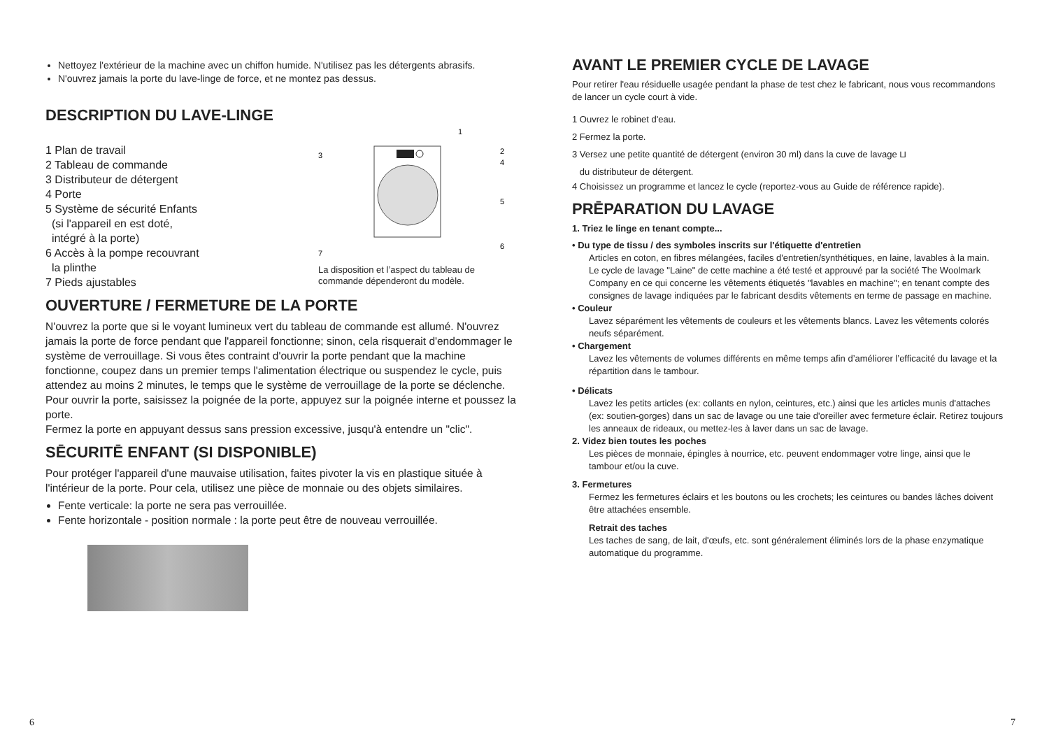Nettoyez l'extérieur de la machine avec un chiffon humide. N'utilisez pas les détergents abrasifs.
N'ouvrez jamais la porte du lave-linge de force, et ne montez pas dessus.
DESCRIPTION DU LAVE-LINGE
1 Plan de travail
2 Tableau de commande
3 Distributeur de détergent
4 Porte
5 Système de sécurité Enfants
(si l'appareil en est doté,
intégré à la porte)
6 Accès à la pompe recouvrant
la plinthe
7 Pieds ajustables
1
2
4
3
5
6
7
La disposition et l’aspect du tableau de commande dépenderont du modèle.
OUVERTURE / FERMETURE DE LA PORTE
N'ouvrez la porte que si le voyant lumineux vert du tableau de commande est allumé. N'ouvrez jamais la porte de force pendant que l'appareil fonctionne; sinon, cela risquerait d'endommager le système de verrouillage. Si vous êtes contraint d'ouvrir la porte pendant que la machine fonctionne, coupez dans un premier temps l'alimentation électrique ou suspendez le cycle, puis attendez au moins 2 minutes, le temps que le système de verrouillage de la porte se déclenche.
Pour ouvrir la porte, saisissez la poignée de la porte, appuyez sur la poignée interne et poussez la porte.
Fermez la porte en appuyant dessus sans pression excessive, jusqu'à entendre un "clic".
SĒCURITĒ ENFANT (SI DISPONIBLE)
Pour protéger l'appareil d'une mauvaise utilisation, faites pivoter la vis en plastique située à l'intérieur de la porte. Pour cela, utilisez une pièce de monnaie ou des objets similaires.
Fente verticale: la porte ne sera pas verrouillée.
Fente horizontale - position normale : la porte peut être de nouveau verrouillée.
6
AVANT LE PREMIER CYCLE DE LAVAGE
Pour retirer l'eau résiduelle usagée pendant la phase de test chez le fabricant, nous vous recommandons de lancer un cycle court à vide.
1 Ouvrez le robinet d'eau.
2 Fermez la porte.
3 Versez une petite quantité de détergent (environ 30 ml) dans la cuve de lavage ⊔
du distributeur de détergent.
4 Choisissez un programme et lancez le cycle (reportez-vous au Guide de référence rapide).
PRĒPARATION DU LAVAGE
1. Triez le linge en tenant compte...
• Du type de tissu / des symboles inscrits sur l'étiquette d'entretien
Articles en coton, en fibres mélangées, faciles d'entretien/synthétiques, en laine, lavables à la main.
Le cycle de lavage "Laine" de cette machine a été testé et approuvé par la société The Woolmark Company en ce qui concerne les vêtements étiquetés "lavables en machine"; en tenant compte des consignes de lavage indiquées par le fabricant desdits vêtements en terme de passage en machine.
• Couleur
Lavez séparément les vêtements de couleurs et les vêtements blancs. Lavez les vêtements colorés neufs séparément.
• Chargement
Lavez les vêtements de volumes différents en même temps afin d’améliorer l’efficacité du lavage et la répartition dans le tambour.
• Délicats
Lavez les petits articles (ex: collants en nylon, ceintures, etc.) ainsi que les articles munis d'attaches (ex: soutien-gorges) dans un sac de lavage ou une taie d'oreiller avec fermeture éclair. Retirez toujours les anneaux de rideaux, ou mettez-les à laver dans un sac de lavage.
2. Videz bien toutes les poches
Les pièces de monnaie, épingles à nourrice, etc. peuvent endommager votre linge, ainsi que le tambour et/ou la cuve.
3. Fermetures
Fermez les fermetures éclairs et les boutons ou les crochets; les ceintures ou bandes lâches doivent être attachées ensemble.
Retrait des taches
Les taches de sang, de lait, d'œufs, etc. sont généralement éliminés lors de la phase enzymatique automatique du programme.
7